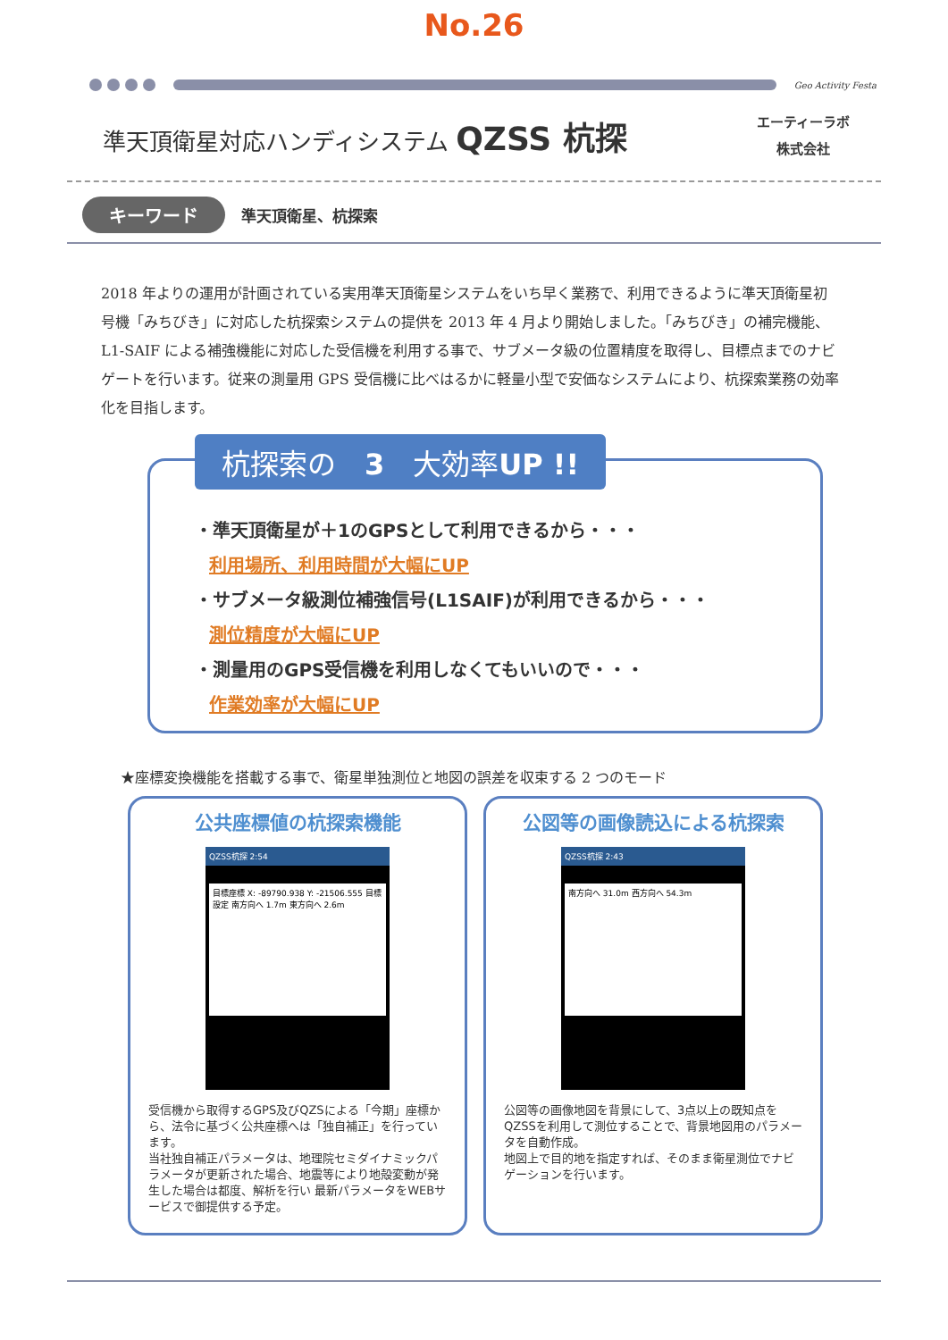No.26
Geo Activity Festa
準天頂衛星対応ハンディシステム QZSS 杭探
エーティーラボ
株式会社
キーワード 準天頂衛星、杭探索
2018 年よりの運用が計画されている実用準天頂衛星システムをいち早く業務で、利用できるように準天頂衛星初号機「みちびき」に対応した杭探索システムの提供を 2013 年 4 月より開始しました。「みちびき」の補完機能、L1-SAIF による補強機能に対応した受信機を利用する事で、サブメータ級の位置精度を取得し、目標点までのナビゲートを行います。従来の測量用 GPS 受信機に比べはるかに軽量小型で安価なシステムにより、杭探索業務の効率化を目指します。
杭探索の　3　大効率UP !!
・準天頂衛星が＋1のGPSとして利用できるから・・・
利用場所、利用時間が大幅にUP
・サブメータ級測位補強信号(L1SAIF)が利用できるから・・・
測位精度が大幅にUP
・測量用のGPS受信機を利用しなくてもいいので・・・
作業効率が大幅にUP
★座標変換機能を搭載する事で、衛星単独測位と地図の誤差を収束する 2 つのモード
公共座標値の杭探索機能
QZSS杭探 2:54
目標座標 X: -89790.938 Y: -21506.555 目標設定 南方向へ 1.7m 東方向へ 2.6m
受信機から取得するGPS及びQZSによる「今期」座標から、法令に基づく公共座標へは「独自補正」を行っています。
当社独自補正パラメータは、地理院セミダイナミックパラメータが更新された場合、地震等により地殻変動が発生した場合は都度、解析を行い 最新パラメータをWEBサービスで御提供する予定。
公図等の画像読込による杭探索
QZSS杭探 2:43
南方向へ 31.0m 西方向へ 54.3m
公図等の画像地図を背景にして、3点以上の既知点をQZSSを利用して測位することで、背景地図用のパラメータを自動作成。
地図上で目的地を指定すれば、そのまま衛星測位でナビゲーションを行います。